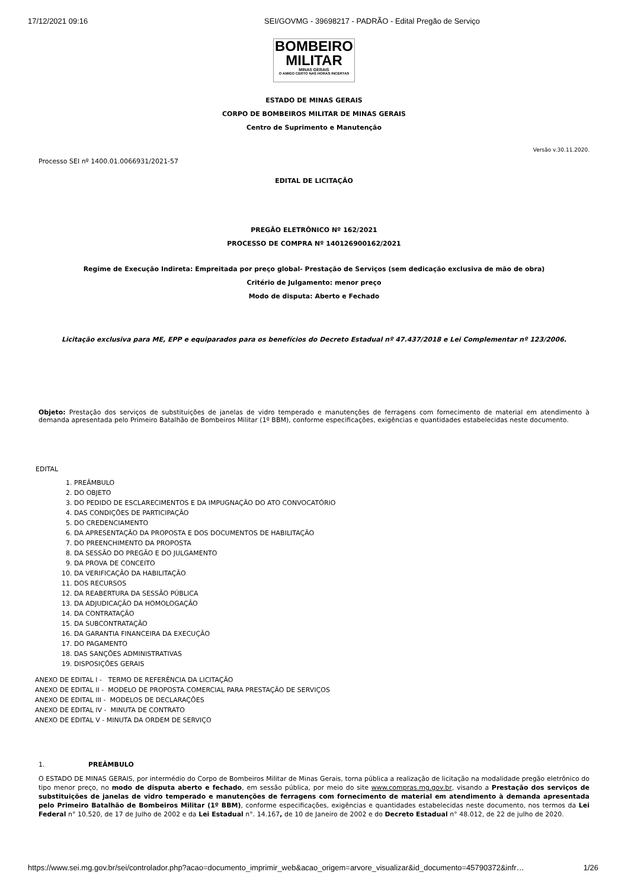17/12/2021 09:16 SEI/GOVMG - 39698217 - PADRÃO - Edital Pregão de Serviço
BOMBEIRO
MILITAR
MINAS GERAIS
O AMIGO CERTO NAS HORAS INCERTAS
ESTADO DE MINAS GERAIS
CORPO DE BOMBEIROS MILITAR DE MINAS GERAIS
Centro de Suprimento e Manutenção
Versão v.30.11.2020.
Processo SEI nº 1400.01.0066931/2021-57
EDITAL DE LICITAÇÃO
PREGÃO ELETRÔNICO Nº 162/2021
PROCESSO DE COMPRA Nº 140126900162/2021
Regime de Execução Indireta: Empreitada por preço global- Prestação de Serviços (sem dedicação exclusiva de mão de obra)
Critério de Julgamento: menor preço
Modo de disputa: Aberto e Fechado
Licitação exclusiva para ME, EPP e equiparados para os benefícios do Decreto Estadual nº 47.437/2018 e Lei Complementar nº 123/2006.
Objeto: Prestação dos serviços de substituições de janelas de vidro temperado e manutenções de ferragens com fornecimento de material em atendimento à demanda apresentada pelo Primeiro Batalhão de Bombeiros Militar (1º BBM), conforme especificações, exigências e quantidades estabelecidas neste documento.
EDITAL
1. PREÂMBULO
2. DO OBJETO
3. DO PEDIDO DE ESCLARECIMENTOS E DA IMPUGNAÇÃO DO ATO CONVOCATÓRIO
4. DAS CONDIÇÕES DE PARTICIPAÇÃO
5. DO CREDENCIAMENTO
6. DA APRESENTAÇÃO DA PROPOSTA E DOS DOCUMENTOS DE HABILITAÇÃO
7. DO PREENCHIMENTO DA PROPOSTA
8. DA SESSÃO DO PREGÃO E DO JULGAMENTO
9. DA PROVA DE CONCEITO
10. DA VERIFICAÇÃO DA HABILITAÇÃO
11. DOS RECURSOS
12. DA REABERTURA DA SESSÃO PÚBLICA
13. DA ADJUDICAÇÃO DA HOMOLOGAÇÃO
14. DA CONTRATAÇÃO
15. DA SUBCONTRATAÇÃO
16. DA GARANTIA FINANCEIRA DA EXECUÇÃO
17. DO PAGAMENTO
18. DAS SANÇÕES ADMINISTRATIVAS
19. DISPOSIÇÕES GERAIS
ANEXO DE EDITAL I - TERMO DE REFERÊNCIA DA LICITAÇÃO
ANEXO DE EDITAL II - MODELO DE PROPOSTA COMERCIAL PARA PRESTAÇÃO DE SERVIÇOS
ANEXO DE EDITAL III - MODELOS DE DECLARAÇÕES
ANEXO DE EDITAL IV - MINUTA DE CONTRATO
ANEXO DE EDITAL V - MINUTA DA ORDEM DE SERVIÇO
1. PREÂMBULO
O ESTADO DE MINAS GERAIS, por intermédio do Corpo de Bombeiros Militar de Minas Gerais, torna pública a realização de licitação na modalidade pregão eletrônico do tipo menor preço, no modo de disputa aberto e fechado, em sessão pública, por meio do site www.compras.mg.gov.br, visando a Prestação dos serviços de substituições de janelas de vidro temperado e manutenções de ferragens com fornecimento de material em atendimento à demanda apresentada pelo Primeiro Batalhão de Bombeiros Militar (1º BBM), conforme especificações, exigências e quantidades estabelecidas neste documento, nos termos da Lei Federal n° 10.520, de 17 de Julho de 2002 e da Lei Estadual n°. 14.167, de 10 de Janeiro de 2002 e do Decreto Estadual n° 48.012, de 22 de julho de 2020.
https://www.sei.mg.gov.br/sei/controlador.php?acao=documento_imprimir_web&acao_origem=arvore_visualizar&id_documento=45790372&infr… 1/26